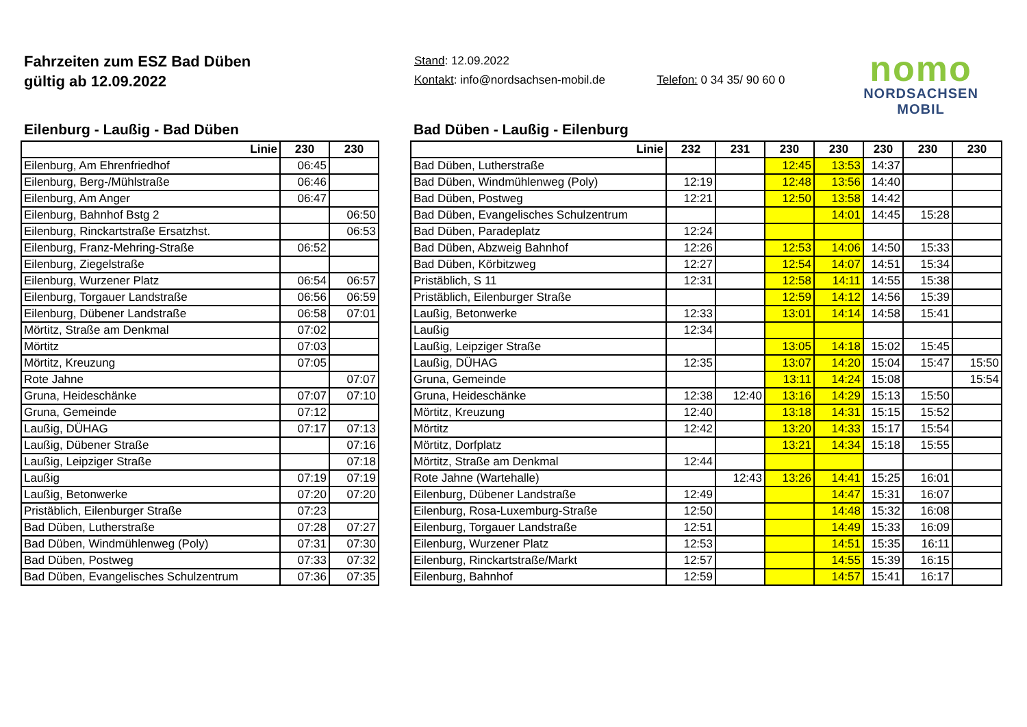Fahrzeiten zum ESZ Bad Düben
gültig ab 12.09.2022
Stand: 12.09.2022
Kontakt: info@nordsachsen-mobil.de Telefon: 0 34 35/ 90 60 0
nomo
NORDSACHSEN MOBIL
Eilenburg - Laußig - Bad Düben
| Linie | 230 | 230 |
| --- | --- | --- |
| Eilenburg, Am Ehrenfriedhof | 06:45 | |
| Eilenburg, Berg-/Mühlstraße | 06:46 | |
| Eilenburg, Am Anger | 06:47 | |
| Eilenburg, Bahnhof Bstg 2 | | 06:50 |
| Eilenburg, Rinckartstraße Ersatzhst. | | 06:53 |
| Eilenburg, Franz-Mehring-Straße | 06:52 | |
| Eilenburg, Ziegelstraße | | |
| Eilenburg, Wurzener Platz | 06:54 | 06:57 |
| Eilenburg, Torgauer Landstraße | 06:56 | 06:59 |
| Eilenburg, Dübener Landstraße | 06:58 | 07:01 |
| Mörtitz, Straße am Denkmal | 07:02 | |
| Mörtitz | 07:03 | |
| Mörtitz, Kreuzung | 07:05 | |
| Rote Jahne | | 07:07 |
| Gruna, Heideschänke | 07:07 | 07:10 |
| Gruna, Gemeinde | 07:12 | |
| Laußig, DÜHAG | 07:17 | 07:13 |
| Laußig, Dübener Straße | | 07:16 |
| Laußig, Leipziger Straße | | 07:18 |
| Laußig | 07:19 | 07:19 |
| Laußig, Betonwerke | 07:20 | 07:20 |
| Pristäblich, Eilenburger Straße | 07:23 | |
| Bad Düben, Lutherstraße | 07:28 | 07:27 |
| Bad Düben, Windmühlenweg (Poly) | 07:31 | 07:30 |
| Bad Düben, Postweg | 07:33 | 07:32 |
| Bad Düben, Evangelisches Schulzentrum | 07:36 | 07:35 |
Bad Düben - Laußig - Eilenburg
| Linie | 232 | 231 | 230 | 230 | 230 | 230 | 230 |
| --- | --- | --- | --- | --- | --- | --- | --- |
| Bad Düben, Lutherstraße | | | 12:45 | 13:53 | 14:37 | | |
| Bad Düben, Windmühlenweg (Poly) | 12:19 | | 12:48 | 13:56 | 14:40 | | |
| Bad Düben, Postweg | 12:21 | | 12:50 | 13:58 | 14:42 | | |
| Bad Düben, Evangelisches Schulzentrum | | | | 14:01 | 14:45 | 15:28 | |
| Bad Düben, Paradeplatz | 12:24 | | | | | | |
| Bad Düben, Abzweig Bahnhof | 12:26 | | 12:53 | 14:06 | 14:50 | 15:33 | |
| Bad Düben, Körbitzweg | 12:27 | | 12:54 | 14:07 | 14:51 | 15:34 | |
| Pristäblich, S 11 | 12:31 | | 12:58 | 14:11 | 14:55 | 15:38 | |
| Pristäblich, Eilenburger Straße | | | 12:59 | 14:12 | 14:56 | 15:39 | |
| Laußig, Betonwerke | 12:33 | | 13:01 | 14:14 | 14:58 | 15:41 | |
| Laußig | 12:34 | | | | | | |
| Laußig, Leipziger Straße | | | 13:05 | 14:18 | 15:02 | 15:45 | |
| Laußig, DÜHAG | 12:35 | | 13:07 | 14:20 | 15:04 | 15:47 | 15:50 |
| Gruna, Gemeinde | | | 13:11 | 14:24 | 15:08 | | 15:54 |
| Gruna, Heideschänke | 12:38 | 12:40 | 13:16 | 14:29 | 15:13 | 15:50 | |
| Mörtitz, Kreuzung | 12:40 | | 13:18 | 14:31 | 15:15 | 15:52 | |
| Mörtitz | 12:42 | | 13:20 | 14:33 | 15:17 | 15:54 | |
| Mörtitz, Dorfplatz | | | 13:21 | 14:34 | 15:18 | 15:55 | |
| Mörtitz, Straße am Denkmal | 12:44 | | | | | | |
| Rote Jahne (Wartehalle) | | 12:43 | 13:26 | 14:41 | 15:25 | 16:01 | |
| Eilenburg, Dübener Landstraße | 12:49 | | | 14:47 | 15:31 | 16:07 | |
| Eilenburg, Rosa-Luxemburg-Straße | 12:50 | | | 14:48 | 15:32 | 16:08 | |
| Eilenburg, Torgauer Landstraße | 12:51 | | | 14:49 | 15:33 | 16:09 | |
| Eilenburg, Wurzener Platz | 12:53 | | | 14:51 | 15:35 | 16:11 | |
| Eilenburg, Rinckartstraße/Markt | 12:57 | | | 14:55 | 15:39 | 16:15 | |
| Eilenburg, Bahnhof | 12:59 | | | 14:57 | 15:41 | 16:17 | |